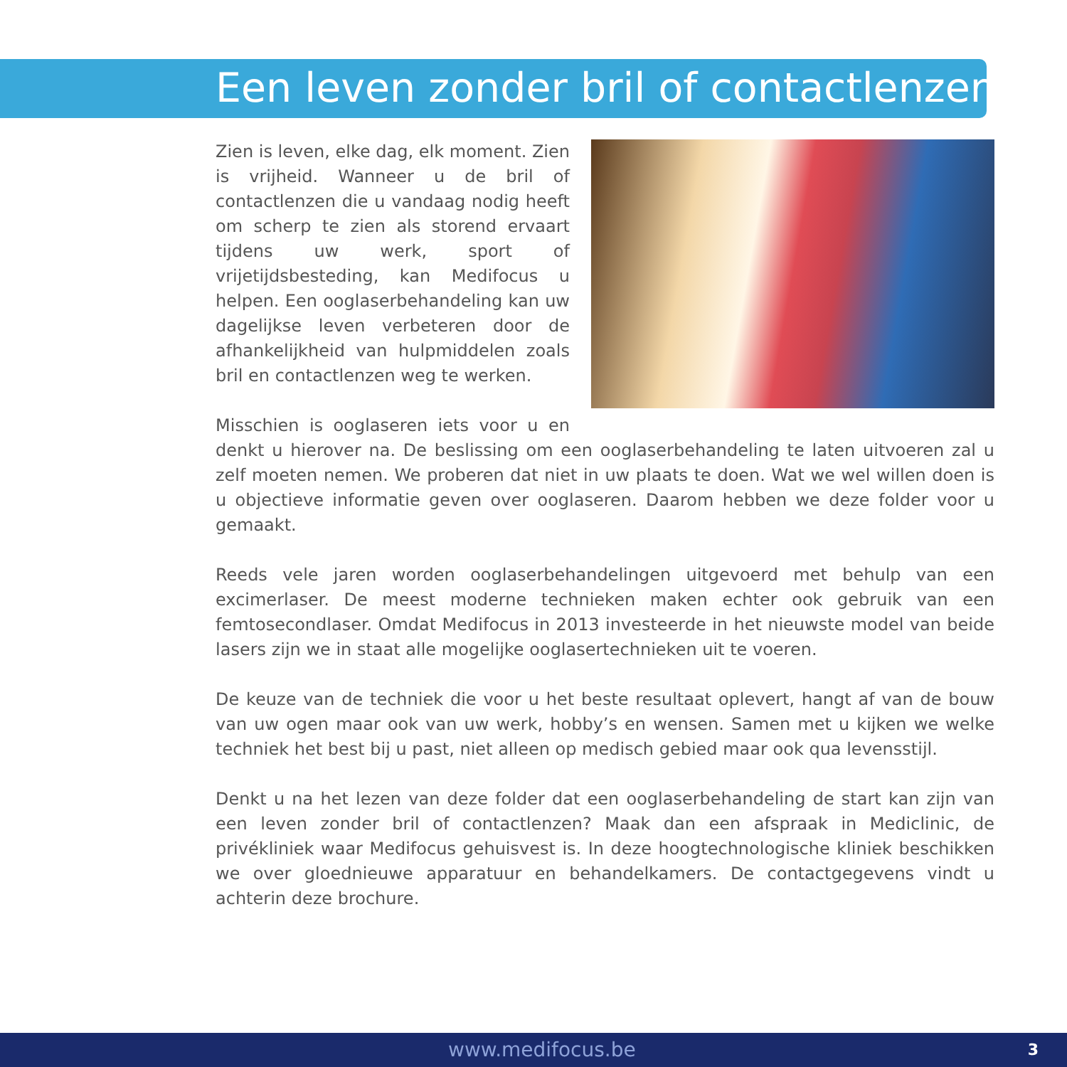Een leven zonder bril of contactlenzen
Zien is leven, elke dag, elk moment. Zien is vrijheid. Wanneer u de bril of contactlenzen die u vandaag nodig heeft om scherp te zien als storend ervaart tijdens uw werk, sport of vrijetijdsbesteding, kan Medifocus u helpen. Een ooglaserbehandeling kan uw dagelijkse leven verbeteren door de afhankelijkheid van hulpmiddelen zoals bril en contactlenzen weg te werken.
Misschien is ooglaseren iets voor u en denkt u hierover na. De beslissing om een ooglaserbehandeling te laten uitvoeren zal u zelf moeten nemen. We proberen dat niet in uw plaats te doen. Wat we wel willen doen is u objectieve informatie geven over ooglaseren. Daarom hebben we deze folder voor u gemaakt.
Reeds vele jaren worden ooglaserbehandelingen uitgevoerd met behulp van een excimerlaser. De meest moderne technieken maken echter ook gebruik van een femtosecondlaser. Omdat Medifocus in 2013 investeerde in het nieuwste model van beide lasers zijn we in staat alle mogelijke ooglasertechnieken uit te voeren.
De keuze van de techniek die voor u het beste resultaat oplevert, hangt af van de bouw van uw ogen maar ook van uw werk, hobby’s en wensen. Samen met u kijken we welke techniek het best bij u past, niet alleen op medisch gebied maar ook qua levensstijl.
Denkt u na het lezen van deze folder dat een ooglaserbehandeling de start kan zijn van een leven zonder bril of contactlenzen? Maak dan een afspraak in Mediclinic, de privékliniek waar Medifocus gehuisvest is. In deze hoogtechnologische kliniek beschikken we over gloednieuwe apparatuur en behandelkamers. De contactgegevens vindt u achterin deze brochure.
www.medifocus.be 3